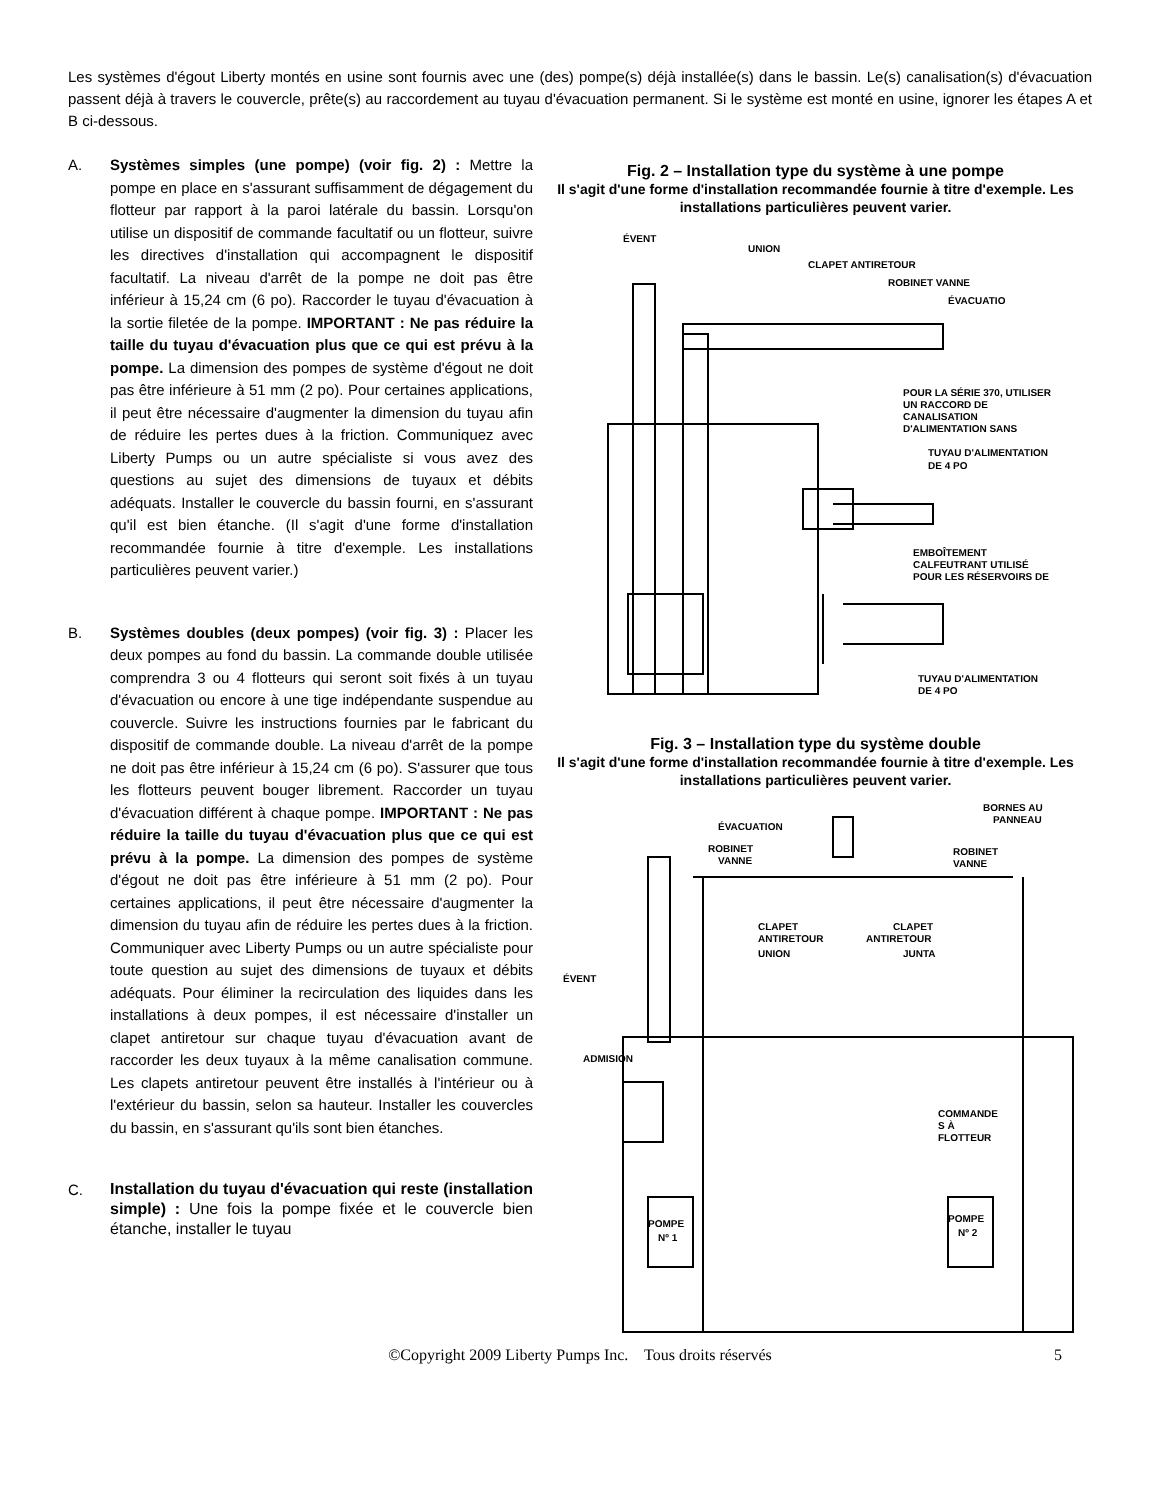Les systèmes d'égout Liberty montés en usine sont fournis avec une (des) pompe(s) déjà installée(s) dans le bassin. Le(s) canalisation(s) d'évacuation passent déjà à travers le couvercle, prête(s) au raccordement au tuyau d'évacuation permanent. Si le système est monté en usine, ignorer les étapes A et B ci-dessous.
A. Systèmes simples (une pompe) (voir fig. 2) : Mettre la pompe en place en s'assurant suffisamment de dégagement du flotteur par rapport à la paroi latérale du bassin. Lorsqu'on utilise un dispositif de commande facultatif ou un flotteur, suivre les directives d'installation qui accompagnent le dispositif facultatif. La niveau d'arrêt de la pompe ne doit pas être inférieur à 15,24 cm (6 po). Raccorder le tuyau d'évacuation à la sortie filetée de la pompe. IMPORTANT : Ne pas réduire la taille du tuyau d'évacuation plus que ce qui est prévu à la pompe. La dimension des pompes de système d'égout ne doit pas être inférieure à 51 mm (2 po). Pour certaines applications, il peut être nécessaire d'augmenter la dimension du tuyau afin de réduire les pertes dues à la friction. Communiquez avec Liberty Pumps ou un autre spécialiste si vous avez des questions au sujet des dimensions de tuyaux et débits adéquats. Installer le couvercle du bassin fourni, en s'assurant qu'il est bien étanche. (Il s'agit d'une forme d'installation recommandée fournie à titre d'exemple. Les installations particulières peuvent varier.)
B. Systèmes doubles (deux pompes) (voir fig. 3) : Placer les deux pompes au fond du bassin. La commande double utilisée comprendra 3 ou 4 flotteurs qui seront soit fixés à un tuyau d'évacuation ou encore à une tige indépendante suspendue au couvercle. Suivre les instructions fournies par le fabricant du dispositif de commande double. La niveau d'arrêt de la pompe ne doit pas être inférieur à 15,24 cm (6 po). S'assurer que tous les flotteurs peuvent bouger librement. Raccorder un tuyau d'évacuation différent à chaque pompe. IMPORTANT : Ne pas réduire la taille du tuyau d'évacuation plus que ce qui est prévu à la pompe. La dimension des pompes de système d'égout ne doit pas être inférieure à 51 mm (2 po). Pour certaines applications, il peut être nécessaire d'augmenter la dimension du tuyau afin de réduire les pertes dues à la friction. Communiquer avec Liberty Pumps ou un autre spécialiste pour toute question au sujet des dimensions de tuyaux et débits adéquats. Pour éliminer la recirculation des liquides dans les installations à deux pompes, il est nécessaire d'installer un clapet antiretour sur chaque tuyau d'évacuation avant de raccorder les deux tuyaux à la même canalisation commune. Les clapets antiretour peuvent être installés à l'intérieur ou à l'extérieur du bassin, selon sa hauteur. Installer les couvercles du bassin, en s'assurant qu'ils sont bien étanches.
C.
Installation du tuyau d'évacuation qui reste (installation simple) : Une fois la pompe fixée et le couvercle bien étanche, installer le tuyau
Fig. 2 – Installation type du système à une pompe
Il s'agit d'une forme d'installation recommandée fournie à titre d'exemple. Les installations particulières peuvent varier.
ÉVENT
UNION
CLAPET ANTIRETOUR
ROBINET VANNE
ÉVACUATIO
POUR LA SÉRIE 370, UTILISER
UN RACCORD DE
CANALISATION
D'ALIMENTATION SANS
TUYAU D'ALIMENTATION
DE 4 PO
EMBOÎTEMENT
CALFEUTRANT UTILISÉ
POUR LES RÉSERVOIRS DE
TUYAU D'ALIMENTATION
DE 4 PO
Fig. 3 – Installation type du système double
Il s'agit d'une forme d'installation recommandée fournie à titre d'exemple. Les installations particulières peuvent varier.
ÉVACUATION
BORNES AU
PANNEAU
ROBINET
VANNE
ROBINET
VANNE
CLAPET
ANTIRETOUR
CLAPET
ANTIRETOUR
UNION
JUNTA
ÉVENT
ADMISION
COMMANDE
S À
FLOTTEUR
POMPE
Nº 1
POMPE
Nº 2
©Copyright 2009 Liberty Pumps Inc. Tous droits réservés 5